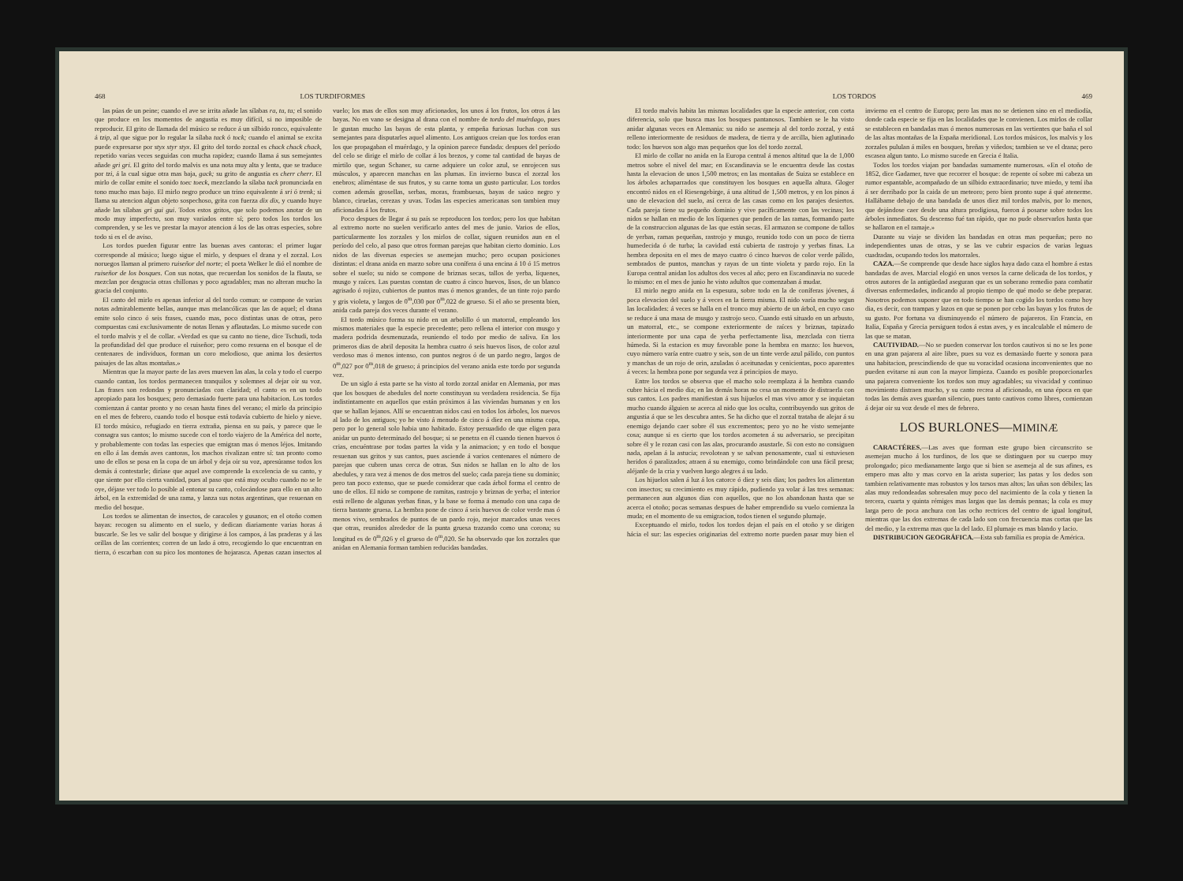468 LOS TURDIFORMES
las púas de un peine; cuando el ave se irrita añade las sílabas ra, ta, ta; el sonido que produce en los momentos de angustia es muy difícil, si no imposible de reproducir. El grito de llamada del músico se reduce á un silbido ronco, equivalente á tzip, al que sigue por lo regular la sílaba tack ó tock; cuando el animal se excita puede expresarse por styx styr styx. El grito del tordo zorzal es chack chack chack, repetido varias veces seguidas con mucha rapidez; cuando llama á sus semejantes añade gri gri. El grito del tordo malvis es una nota muy alta y lenta, que se traduce por tzi, á la cual sigue otra mas baja, gack; su grito de angustia es cherr cherr. El mirlo de collar emite el sonido toec toeck, mezclando la sílaba tack pronunciada en tono mucho mas bajo. El mirlo negro produce un trino equivalente á sri ó trenk; si llama su atencion algun objeto sospechoso, grita con fuerza dix dix, y cuando huye añade las sílabas gri gui gui. Todos estos gritos, que solo podemos anotar de un modo muy imperfecto, son muy variados entre sí; pero todos los tordos los comprenden, y se les ve prestar la mayor atencion á los de las otras especies, sobre todo si es el de aviso.
Los tordos pueden figurar entre las buenas aves cantoras: el primer lugar corresponde al músico; luego sigue el mirlo, y despues el drana y el zorzal. Los noruegos llaman al primero ruiseñor del norte; el poeta Welker le dió el nombre de ruiseñor de los bosques. Con sus notas, que recuerdan los sonidos de la flauta, se mezclan por desgracia otras chillonas y poco agradables; mas no alteran mucho la gracia del conjunto.
El canto del mirlo es apenas inferior al del tordo comun: se compone de varias notas admirablemente bellas, aunque mas melancólicas que las de aquel; el drana emite solo cinco ó seis frases, cuando mas, poco distintas unas de otras, pero compuestas casi exclusivamente de notas llenas y aflautadas. Lo mismo sucede con el tordo malvis y el de collar. «Verdad es que su canto no tiene, dice Tschudi, toda la profundidad del que produce el ruiseñor; pero como resuena en el bosque el de centenares de individuos, forman un coro melodioso, que anima los desiertos paisajes de las altas montañas.»
Mientras que la mayor parte de las aves mueven las alas, la cola y todo el cuerpo cuando cantan, los tordos permanecen tranquilos y solemnes al dejar oir su voz. Las frases son redondas y pronunciadas con claridad; el canto es en un todo apropiado para los bosques; pero demasiado fuerte para una habitacion. Los tordos comienzan á cantar pronto y no cesan hasta fines del verano; el mirlo da principio en el mes de febrero, cuando todo el bosque está todavía cubierto de hielo y nieve. El tordo músico, refugiado en tierra extraña, piensa en su país, y parece que le consagra sus cantos; lo mismo sucede con el tordo viajero de la América del norte, y probablemente con todas las especies que emigran mas ó menos léjos. Imitando en ello á las demás aves cantoras, los machos rivalizan entre sí: tan pronto como uno de ellos se posa en la copa de un árbol y deja oir su voz, apresúranse todos los demás á contestarle; diríase que aquel ave comprende la excelencia de su canto, y que siente por ello cierta vanidad, pues al paso que está muy oculto cuando no se le oye, déjase ver todo lo posible al entonar su canto, colocándose para ello en un alto árbol, en la extremidad de una rama, y lanza sus notas argentinas, que resuenan en medio del bosque.
Los tordos se alimentan de insectos, de caracoles y gusanos; en el otoño comen bayas: recogen su alimento en el suelo, y dedican diariamente varias horas á buscarle. Se les ve salir del bosque y dirigirse á los campos, á las praderas y á las orillas de las corrientes; corren de un lado á otro, recogiendo lo que encuentran en tierra, ó escarban con su pico los montones de hojarasca. Apenas cazan insectos al vuelo; los mas de ellos son muy aficionados, los unos á los frutos, los otros á las bayas. No en vano se designa al drana con el nombre de tordo del muérdago, pues le gustan mucho las bayas de esta planta, y empeña furiosas luchas con sus semejantes para disputarles aquel alimento. Los antiguos creian que los tordos eran los que propagaban el muérdago, y la opinion parece fundada: despues del período del celo se dirige el mirlo de collar á los brezos, y come tal cantidad de bayas de mirtilo que, segun Schaner, su carne adquiere un color azul, se enrojecen sus músculos, y aparecen manchas en las plumas. En invierno busca el zorzal los enebros; aliméntase de sus frutos, y su carne toma un gusto particular. Los tordos comen además grosellas, serbas, moras, frambuesas, bayas de saúco negro y blanco, ciruelas, cerezas y uvas. Todas las especies americanas son tambien muy aficionadas á los frutos.
Poco despues de llegar á su país se reproducen los tordos; pero los que habitan al extremo norte no suelen verificarlo antes del mes de junio. Varios de ellos, particularmente los zorzales y los mirlos de collar, siguen reunidos aun en el período del celo, al paso que otros forman parejas que habitan cierto dominio. Los nidos de las diversas especies se asemejan mucho; pero ocupan posiciones distintas: el drana anida en marzo sobre una conífera ó una encina á 10 ó 15 metros sobre el suelo; su nido se compone de briznas secas, tallos de yerba, líquenes, musgo y raíces. Las puestas constan de cuatro á cinco huevos, lisos, de un blanco agrisado ó rojizo, cubiertos de puntos mas ó menos grandes, de un tinte rojo pardo y gris violeta, y largos de 0<sup>m</sup>,030 por 0<sup>m</sup>,022 de grueso. Si el año se presenta bien, anida cada pareja dos veces durante el verano.
El tordo músico forma su nido en un arbolillo ó un matorral, empleando los mismos materiales que la especie precedente; pero rellena el interior con musgo y madera podrida desmenuzada, reuniendo el todo por medio de saliva. En los primeros dias de abril deposita la hembra cuatro ó seis huevos lisos, de color azul verdoso mas ó menos intenso, con puntos negros ó de un pardo negro, largos de 0<sup>m</sup>,027 por 0<sup>m</sup>,018 de grueso; á principios del verano anida este tordo por segunda vez.
De un siglo á esta parte se ha visto al tordo zorzal anidar en Alemania, por mas que los bosques de abedules del norte constituyan su verdadera residencia. Se fija indistintamente en aquellos que están próximos á las viviendas humanas y en los que se hallan lejanos. Allí se encuentran nidos casi en todos los árboles, los nuevos al lado de los antiguos; yo he visto á menudo de cinco á diez en una misma copa, pero por lo general solo habia uno habitado. Estoy persuadido de que eligen para anidar un punto determinado del bosque; si se penetra en él cuando tienen huevos ó crias, encuéntrase por todas partes la vida y la animacion; y en todo el bosque resuenan sus gritos y sus cantos, pues asciende á varios centenares el número de parejas que cubren unas cerca de otras. Sus nidos se hallan en lo alto de los abedules, y rara vez á menos de dos metros del suelo; cada pareja tiene su dominio; pero tan poco extenso, que se puede considerar que cada árbol forma el centro de uno de ellos. El nido se compone de ramitas, rastrojo y briznas de yerba; el interior está relleno de algunas yerbas finas, y la base se forma á menudo con una capa de tierra bastante gruesa. La hembra pone de cinco á seis huevos de color verde mas ó menos vivo, sembrados de puntos de un pardo rojo, mejor marcados unas veces que otras, reunidos alrededor de la punta gruesa trazando como una corona; su longitud es de 0<sup>m</sup>,026 y el grueso de 0<sup>m</sup>,020. Se ha observado que los zorzales que anidan en Alemania forman tambien reducidas bandadas.
LOS TORDOS 469
El tordo malvis habita las mismas localidades que la especie anterior, con corta diferencia, solo que busca mas los bosques pantanosos. Tambien se le ha visto anidar algunas veces en Alemania: su nido se asemeja al del tordo zorzal, y está relleno interiormente de residuos de madera, de tierra y de arcilla, bien aglutinado todo: los huevos son algo mas pequeños que los del tordo zorzal.
El mirlo de collar no anida en la Europa central á menos altitud que la de 1,000 metros sobre el nivel del mar; en Escandinavia se le encuentra desde las costas hasta la elevacion de unos 1,500 metros; en las montañas de Suiza se establece en los árboles achaparrados que constituyen los bosques en aquella altura. Gloger encontró nidos en el Riesengebirge, á una altitud de 1,500 metros, y en los pinos á uno de elevacion del suelo, así cerca de las casas como en los parajes desiertos. Cada pareja tiene su pequeño dominio y vive pacíficamente con las vecinas; los nidos se hallan en medio de los líquenes que penden de las ramas, formando parte de la construccion algunas de las que están secas. El armazon se compone de tallos de yerbas, ramas pequeñas, rastrojo y musgo, reunido todo con un poco de tierra humedecida ó de turba; la cavidad está cubierta de rastrojo y yerbas finas. La hembra deposita en el mes de mayo cuatro ó cinco huevos de color verde pálido, sembrados de puntos, manchas y rayas de un tinte violeta y pardo rojo. En la Europa central anidan los adultos dos veces al año; pero en Escandinavia no sucede lo mismo: en el mes de junio he visto adultos que comenzaban á mudar.
El mirlo negro anida en la espesura, sobre todo en la de coníferas jóvenes, á poca elevacion del suelo y á veces en la tierra misma. El nido varía mucho segun las localidades: á veces se halla en el tronco muy abierto de un árbol, en cuyo caso se reduce á una masa de musgo y rastrojo seco. Cuando está situado en un arbusto, un matorral, etc., se compone exteriormente de raíces y briznas, tapizado interiormente por una capa de yerba perfectamente lisa, mezclada con tierra húmeda. Si la estacion es muy favorable pone la hembra en marzo: los huevos, cuyo número varía entre cuatro y seis, son de un tinte verde azul pálido, con puntos y manchas de un rojo de orin, azuladas ó aceitunadas y cenicientas, poco aparentes á veces: la hembra pone por segunda vez á principios de mayo.
Entre los tordos se observa que el macho solo reemplaza á la hembra cuando cubre hácia el medio dia; en las demás horas no cesa un momento de distraerla con sus cantos. Los padres manifiestan á sus hijuelos el mas vivo amor y se inquietan mucho cuando álguien se acerca al nido que los oculta, contribuyendo sus gritos de angustia á que se les descubra antes. Se ha dicho que el zorzal trataba de alejar á su enemigo dejando caer sobre él sus excrementos; pero yo no he visto semejante cosa; aunque si es cierto que los tordos acometen á su adversario, se precipitan sobre él y le rozan casi con las alas, procurando asustarle. Si con esto no consiguen nada, apelan á la astucia; revolotean y se salvan penosamente, cual si estuviesen heridos ó paralizados; atraen á su enemigo, como brindándole con una fácil presa; aléjanle de la cria y vuelven luego alegres á su lado.
Los hijuelos salen á luz á los catorce ó diez y seis dias; los padres los alimentan con insectos; su crecimiento es muy rápido, pudiendo ya volar á las tres semanas: permanecen aun algunos dias con aquellos, que no los abandonan hasta que se acerca el otoño; pocas semanas despues de haber emprendido su vuelo comienza la muda; en el momento de su emigracion, todos tienen el segundo plumaje.
Exceptuando el mirlo, todos los tordos dejan el país en el otoño y se dirigen hácia el sur: las especies originarias del extremo norte pueden pasar muy bien el invierno en el centro de Europa; pero las mas no se detienen sino en el mediodía, donde cada especie se fija en las localidades que le convienen. Los mirlos de collar se establecen en bandadas mas ó menos numerosas en las vertientes que baña el sol de las altas montañas de la España meridional. Los tordos músicos, los malvis y los zorzales pululan á miles en bosques, breñas y viñedos; tambien se ve el drana; pero escasea algun tanto. Lo mismo sucede en Grecia é Italia.
Todos los tordos viajan por bandadas sumamente numerosas. «En el otoño de 1852, dice Gadamer, tuve que recorrer el bosque: de repente oí sobre mi cabeza un rumor espantable, acompañado de un silbido extraordinario; tuve miedo, y temí iba á ser derribado por la caida de un meteoro; pero bien pronto supe á qué atenerme. Hallábame debajo de una bandada de unos diez mil tordos malvis, por lo menos, que dejándose caer desde una altura prodigiosa, fueron á posarse sobre todos los árboles inmediatos. Su descenso fué tan rápido, que no pude observarlos hasta que se hallaron en el ramaje.»
Durante su viaje se dividen las bandadas en otras mas pequeñas; pero no independientes unas de otras, y se las ve cubrir espacios de varias leguas cuadradas, ocupando todos los matorrales.
CAZA.—Se comprende que desde hace siglos haya dado caza el hombre á estas bandadas de aves. Marcial elogió en unos versos la carne delicada de los tordos, y otros autores de la antigüedad aseguran que es un soberano remedio para combatir diversas enfermedades, indicando al propio tiempo de qué modo se debe preparar. Nosotros podemos suponer que en todo tiempo se han cogido los tordos como hoy dia, es decir, con trampas y lazos en que se ponen por cebo las bayas y los frutos de su gusto. Por fortuna va disminuyendo el número de pajareros. En Francia, en Italia, España y Grecia persiguen todos á estas aves, y es incalculable el número de las que se matan.
CAUTIVIDAD.—No se pueden conservar los tordos cautivos si no se les pone en una gran pajarera al aire libre, pues su voz es demasiado fuerte y sonora para una habitacion, prescindiendo de que su voracidad ocasiona inconvenientes que no pueden evitarse ni aun con la mayor limpieza. Cuando es posible proporcionarles una pajarera conveniente los tordos son muy agradables; su vivacidad y continuo movimiento distraen mucho, y su canto recrea al aficionado, en una época en que todas las demás aves guardan silencio, pues tanto cautivos como libres, comienzan á dejar oir su voz desde el mes de febrero.
LOS BURLONES—MIMINÆ
CARACTÉRES.—Las aves que forman este grupo bien circunscrito se asemejan mucho á los turdinos, de los que se distinguen por su cuerpo muy prolongado; pico medianamente largo que si bien se asemeja al de sus afines, es empero mas alto y mas corvo en la arista superior; las patas y los dedos son tambien relativamente mas robustos y los tarsos mas altos; las uñas son débiles; las alas muy redondeadas sobresalen muy poco del nacimiento de la cola y tienen la tercera, cuarta y quinta rémiges mas largas que las demás pennas; la cola es muy larga pero de poca anchura con las ocho rectrices del centro de igual longitud, mientras que las dos extremas de cada lado son con frecuencia mas cortas que las del medio, y la extrema mas que la del lado. El plumaje es mas blando y lacio.
DISTRIBUCION GEOGRÁFICA.—Esta sub familia es propia de América.